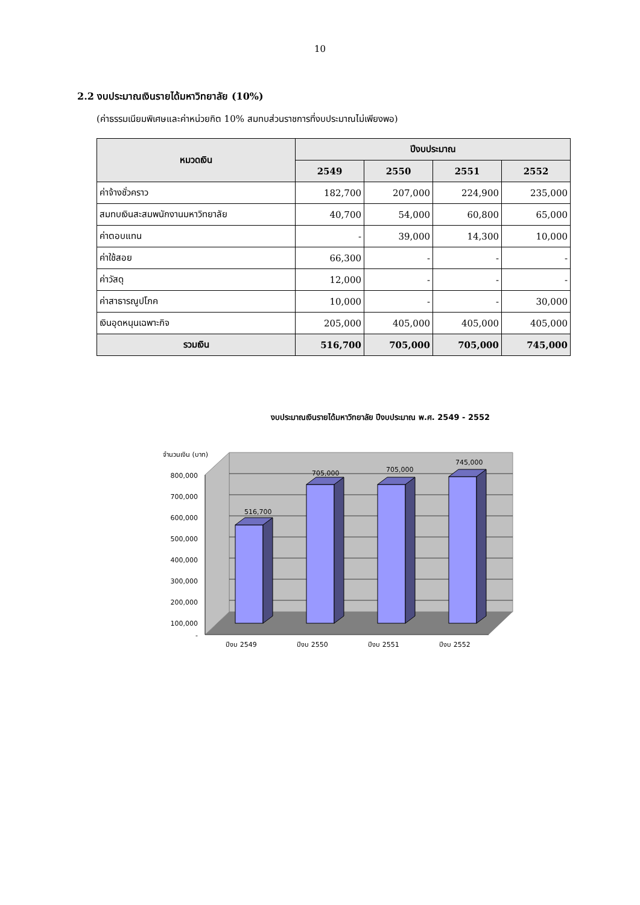10
2.2 งบประมาณเงินรายได้มหาวิทยาลัย (10%)
(ค่าธรรมเนียมพิเศษและค่าหน่วยกิต 10% สมทบส่วนราชการที่งบประมาณไม่เพียงพอ)
| หมวดเงิน | ปีงบประมาณ | | | |
| --- | --- | --- | --- | --- |
| | 2549 | 2550 | 2551 | 2552 |
| ค่าจ้างชั่วคราว | 182,700 | 207,000 | 224,900 | 235,000 |
| สมทบเงินสะสมพนักงานมหาวิทยาลัย | 40,700 | 54,000 | 60,800 | 65,000 |
| ค่าตอบแทน | - | 39,000 | 14,300 | 10,000 |
| ค่าใช้สอย | 66,300 | - | - | - |
| ค่าวัสดุ | 12,000 | - | - | - |
| ค่าสาธารณูปโภค | 10,000 | - | - | 30,000 |
| เงินอุดหนุนเฉพาะกิจ | 205,000 | 405,000 | 405,000 | 405,000 |
| รวมเงิน | 516,700 | 705,000 | 705,000 | 745,000 |
งบประมาณเงินรายได้มหาวิทยาลัย ปีงบประมาณ พ.ศ. 2549 - 2552
จำนวนเงิน (บาท)
800,000
700,000
600,000
500,000
400,000
300,000
200,000
100,000
-
516,700
705,000
705,000
745,000
ปีงบ 2549
ปีงบ 2550
ปีงบ 2551
ปีงบ 2552